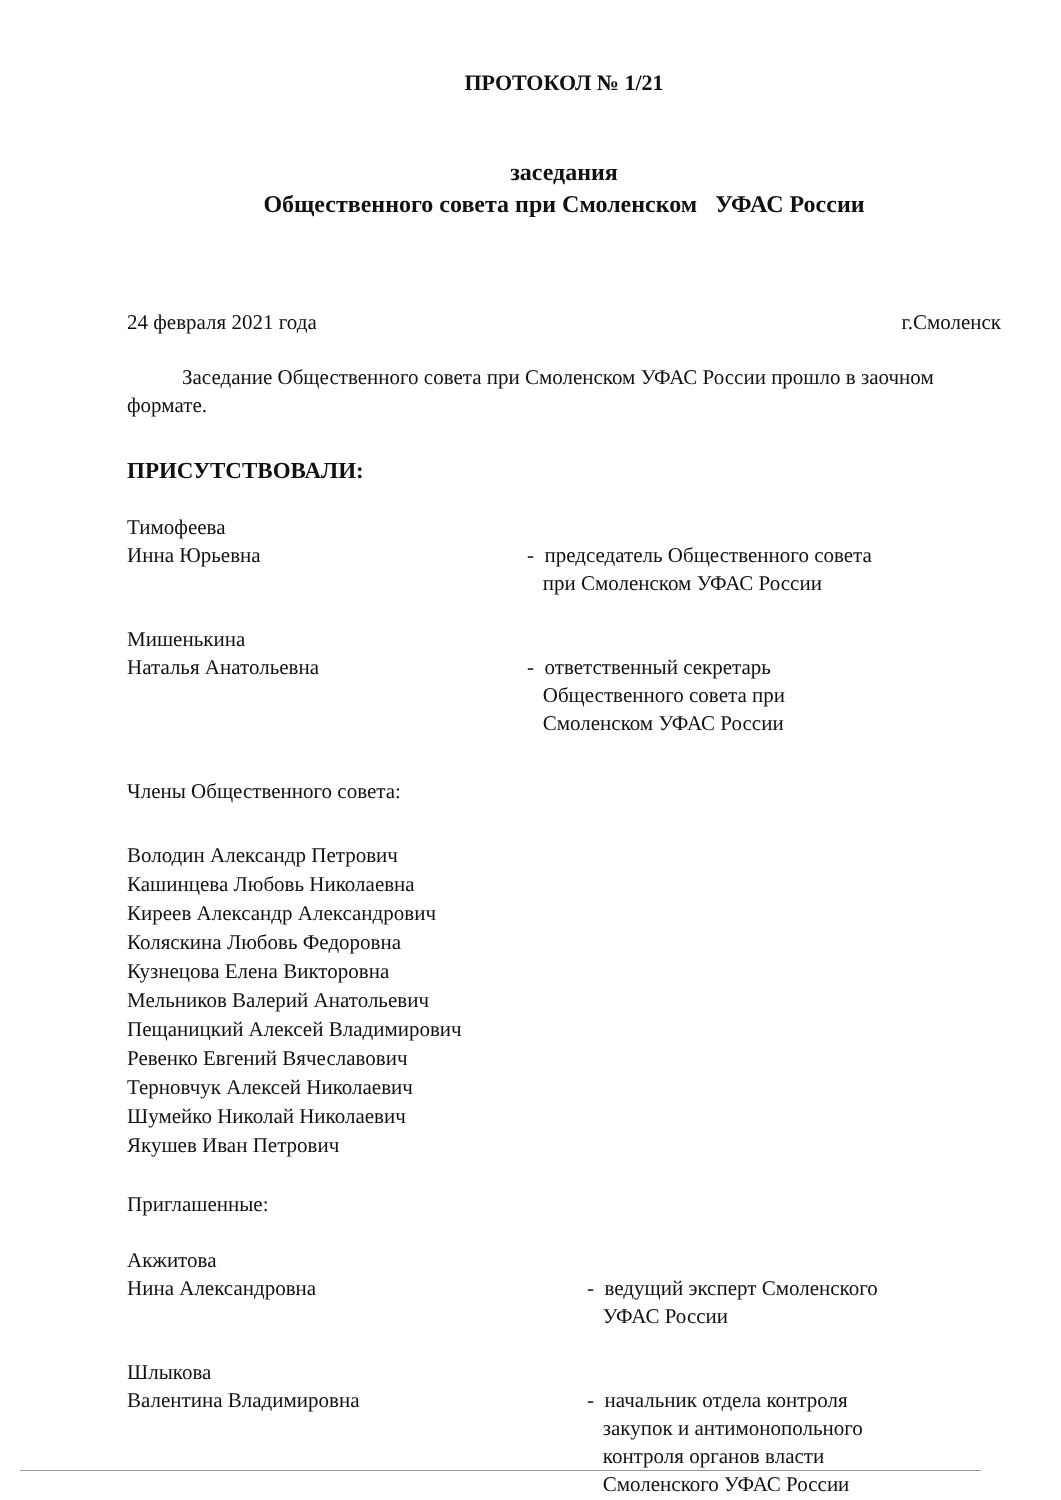ПРОТОКОЛ № 1/21
заседания
Общественного совета при Смоленском УФАС России
24 февраля 2021 года г.Смоленск
Заседание Общественного совета при Смоленском УФАС России прошло в заочном формате.
ПРИСУТСТВОВАЛИ:
Тимофеева
Инна Юрьевна
- председатель Общественного совета
при Смоленском УФАС России
Мишенькина
Наталья Анатольевна
- ответственный секретарь
Общественного совета при
Смоленском УФАС России
Члены Общественного совета:
Володин Александр Петрович
Кашинцева Любовь Николаевна
Киреев Александр Александрович
Коляскина Любовь Федоровна
Кузнецова Елена Викторовна
Мельников Валерий Анатольевич
Пещаницкий Алексей Владимирович
Ревенко Евгений Вячеславович
Терновчук Алексей Николаевич
Шумейко Николай Николаевич
Якушев Иван Петрович
Приглашенные:
Акжитова
Нина Александровна
- ведущий эксперт Смоленского
УФАС России
Шлыкова
Валентина Владимировна
- начальник отдела контроля
закупок и антимонопольного
контроля органов власти
Смоленского УФАС России